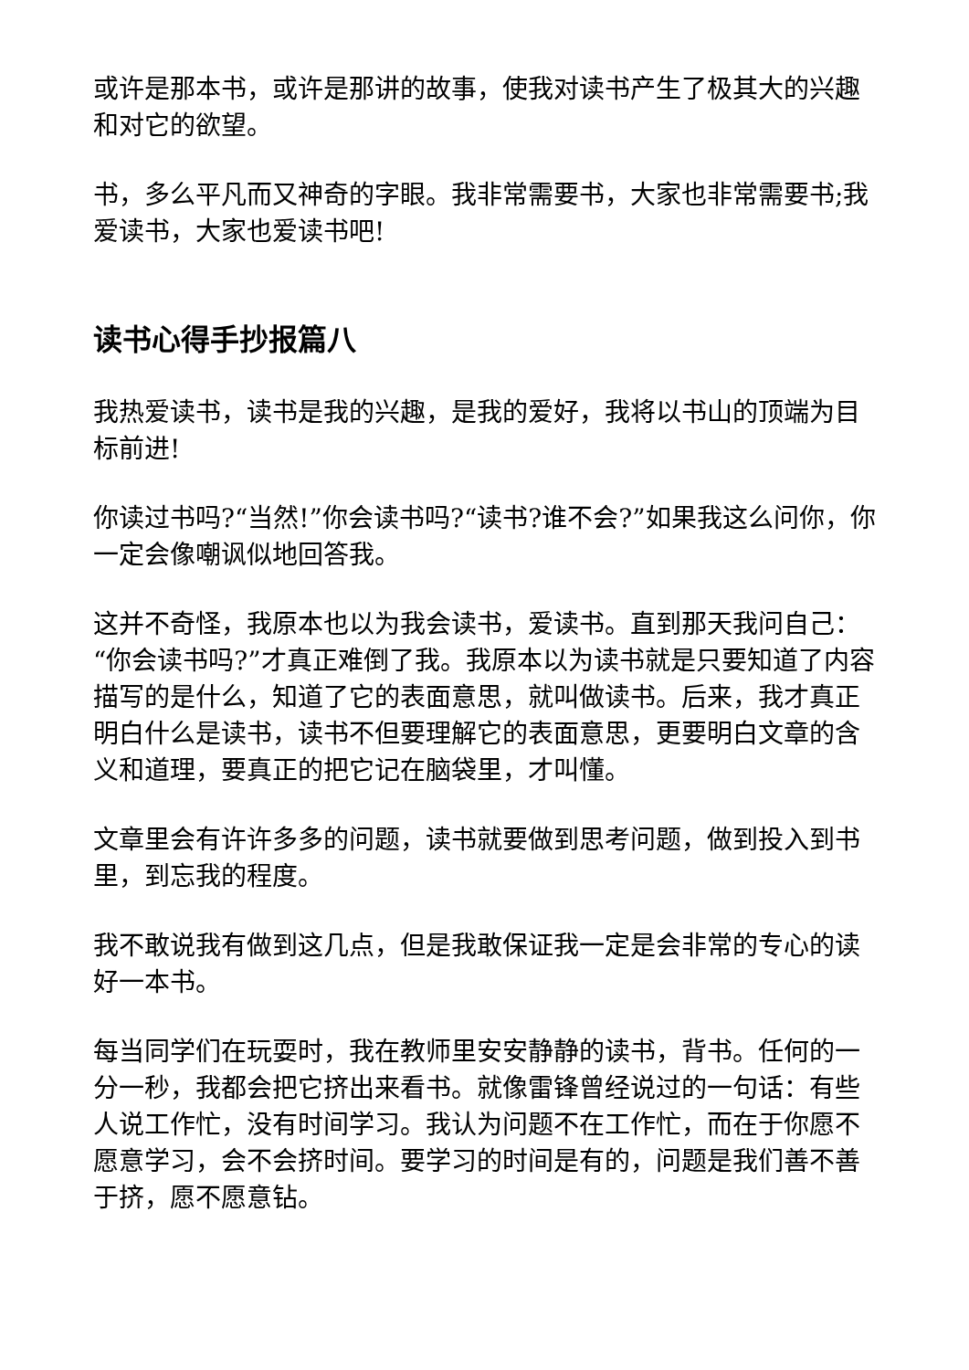或许是那本书，或许是那讲的故事，使我对读书产生了极其大的兴趣和对它的欲望。
书，多么平凡而又神奇的字眼。我非常需要书，大家也非常需要书;我爱读书，大家也爱读书吧!
读书心得手抄报篇八
我热爱读书，读书是我的兴趣，是我的爱好，我将以书山的顶端为目标前进!
你读过书吗?“当然!”你会读书吗?“读书?谁不会?”如果我这么问你，你一定会像嘲讽似地回答我。
这并不奇怪，我原本也以为我会读书，爱读书。直到那天我问自己：“你会读书吗?”才真正难倒了我。我原本以为读书就是只要知道了内容描写的是什么，知道了它的表面意思，就叫做读书。后来，我才真正明白什么是读书，读书不但要理解它的表面意思，更要明白文章的含义和道理，要真正的把它记在脑袋里，才叫懂。
文章里会有许许多多的问题，读书就要做到思考问题，做到投入到书里，到忘我的程度。
我不敢说我有做到这几点，但是我敢保证我一定是会非常的专心的读好一本书。
每当同学们在玩耍时，我在教师里安安静静的读书，背书。任何的一分一秒，我都会把它挤出来看书。就像雷锋曾经说过的一句话：有些人说工作忙，没有时间学习。我认为问题不在工作忙，而在于你愿不愿意学习，会不会挤时间。要学习的时间是有的，问题是我们善不善于挤，愿不愿意钻。